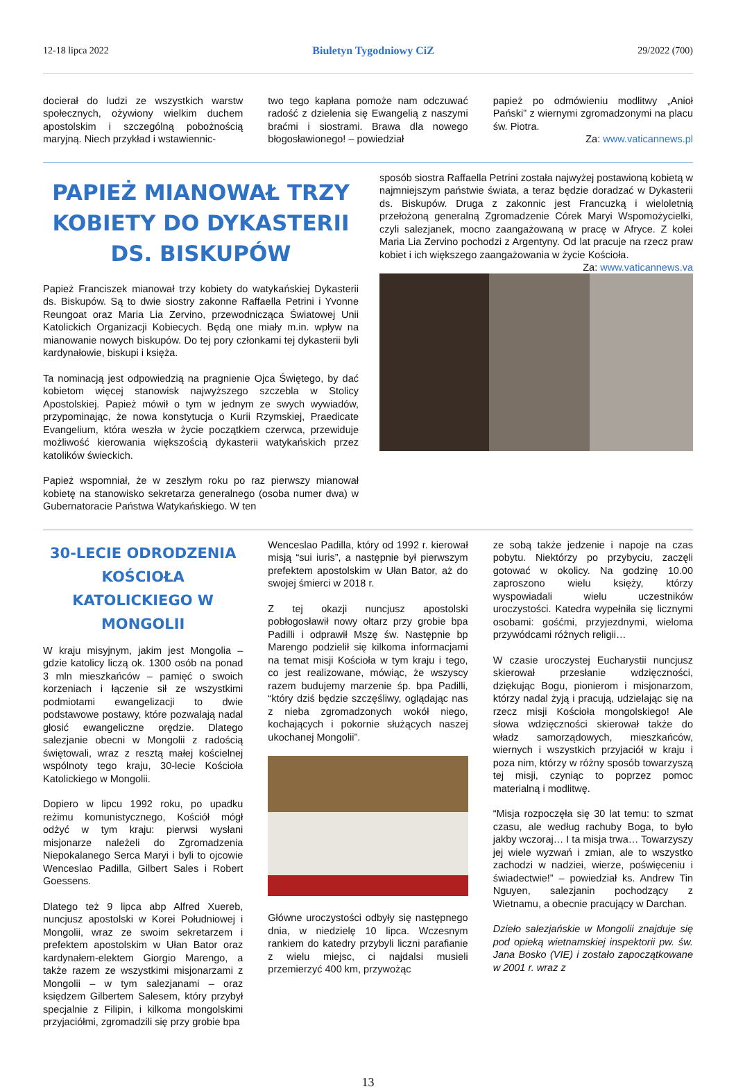12-18 lipca 2022 Biuletyn Tygodniowy CiZ 29/2022 (700)
docierał do ludzi ze wszystkich warstw społecznych, ożywiony wielkim duchem apostolskim i szczególną pobożnością maryjną. Niech przykład i wstawiennic-
two tego kapłana pomoże nam odczuwać radość z dzielenia się Ewangelią z naszymi braćmi i siostrami. Brawa dla nowego błogosławionego! – powiedział
papież po odmówieniu modlitwy „Anioł Pański” z wiernymi zgromadzonymi na placu św. Piotra.
Za: www.vaticannews.pl
PAPIEŻ MIANOWAŁ TRZY KOBIETY DO DYKASTERII DS. BISKUPÓW
Papież Franciszek mianował trzy kobiety do watykańskiej Dykasterii ds. Biskupów. Są to dwie siostry zakonne Raffaella Petrini i Yvonne Reungoat oraz Maria Lia Zervino, przewodnicząca Światowej Unii Katolickich Organizacji Kobiecych. Będą one miały m.in. wpływ na mianowanie nowych biskupów. Do tej pory członkami tej dykasterii byli kardynałowie, biskupi i księża.
Ta nominacją jest odpowiedzią na pragnienie Ojca Świętego, by dać kobietom więcej stanowisk najwyższego szczebla w Stolicy Apostolskiej. Papież mówił o tym w jednym ze swych wywiadów, przypominając, że nowa konstytucja o Kurii Rzymskiej, Praedicate Evangelium, która weszła w życie początkiem czerwca, przewiduje możliwość kierowania większością dykasterii watykańskich przez katolików świeckich.
Papież wspomniał, że w zeszłym roku po raz pierwszy mianował kobietę na stanowisko sekretarza generalnego (osoba numer dwa) w Gubernatoracie Państwa Watykańskiego. W ten
sposób siostra Raffaella Petrini została najwyżej postawioną kobietą w najmniejszym państwie świata, a teraz będzie doradzać w Dykasterii ds. Biskupów. Druga z zakonnic jest Francuzką i wieloletnią przełożoną generalną Zgromadzenie Córek Maryi Wspomożycielki, czyli salezjanek, mocno zaangażowaną w pracę w Afryce. Z kolei Maria Lia Zervino pochodzi z Argentyny. Od lat pracuje na rzecz praw kobiet i ich większego zaangażowania w życie Kościoła. Za: www.vaticannews.va
30-LECIE ODRODZENIA KOŚCIOŁA KATOLICKIEGO W MONGOLII
W kraju misyjnym, jakim jest Mongolia – gdzie katolicy liczą ok. 1300 osób na ponad 3 mln mieszkańców – pamięć o swoich korzeniach i łączenie sił ze wszystkimi podmiotami ewangelizacji to dwie podstawowe postawy, które pozwalają nadal głosić ewangeliczne orędzie. Dlatego salezjanie obecni w Mongolii z radością świętowali, wraz z resztą małej kościelnej wspólnoty tego kraju, 30-lecie Kościoła Katolickiego w Mongolii.
Dopiero w lipcu 1992 roku, po upadku reżimu komunistycznego, Kościół mógł odżyć w tym kraju: pierwsi wysłani misjonarze należeli do Zgromadzenia Niepokalanego Serca Maryi i byli to ojcowie Wenceslao Padilla, Gilbert Sales i Robert Goessens.
Dlatego też 9 lipca abp Alfred Xuereb, nuncjusz apostolski w Korei Południowej i Mongolii, wraz ze swoim sekretarzem i prefektem apostolskim w Ułan Bator oraz kardynałem-elektem Giorgio Marengo, a także razem ze wszystkimi misjonarzami z Mongolii – w tym salezjanami – oraz księdzem Gilbertem Salesem, który przybył specjalnie z Filipin, i kilkoma mongolskimi przyjaciółmi, zgromadzili się przy grobie bpa
Wenceslao Padilla, który od 1992 r. kierował misją “sui iuris”, a następnie był pierwszym prefektem apostolskim w Ułan Bator, aż do swojej śmierci w 2018 r.
Z tej okazji nuncjusz apostolski pobłogosławił nowy ołtarz przy grobie bpa Padilli i odprawił Mszę św. Następnie bp Marengo podzielił się kilkoma informacjami na temat misji Kościoła w tym kraju i tego, co jest realizowane, mówiąc, że wszyscy razem budujemy marzenie śp. bpa Padilli, “który dziś będzie szczęśliwy, oglądając nas z nieba zgromadzonych wokół niego, kochających i pokornie służących naszej ukochanej Mongolii”.
Główne uroczystości odbyły się następnego dnia, w niedzielę 10 lipca. Wczesnym rankiem do katedry przybyli liczni parafianie z wielu miejsc, ci najdalsi musieli przemierzyć 400 km, przywożąc
ze sobą także jedzenie i napoje na czas pobytu. Niektórzy po przybyciu, zaczęli gotować w okolicy. Na godzinę 10.00 zaproszono wielu księży, którzy wyspowiadali wielu uczestników uroczystości. Katedra wypełniła się licznymi osobami: gośćmi, przyjezdnymi, wieloma przywódcami różnych religii…
W czasie uroczystej Eucharystii nuncjusz skierował przesłanie wdzięczności, dziękując Bogu, pionierom i misjonarzom, którzy nadal żyją i pracują, udzielając się na rzecz misji Kościoła mongolskiego! Ale słowa wdzięczności skierował także do władz samorządowych, mieszkańców, wiernych i wszystkich przyjaciół w kraju i poza nim, którzy w różny sposób towarzyszą tej misji, czyniąc to poprzez pomoc materialną i modlitwę.
“Misja rozpoczęła się 30 lat temu: to szmat czasu, ale według rachuby Boga, to było jakby wczoraj… I ta misja trwa… Towarzyszy jej wiele wyzwań i zmian, ale to wszystko zachodzi w nadziei, wierze, poświęceniu i świadectwie!” – powiedział ks. Andrew Tin Nguyen, salezjanin pochodzący z Wietnamu, a obecnie pracujący w Darchan.
Dzieło salezjańskie w Mongolii znajduje się pod opieką wietnamskiej inspektorii pw. św. Jana Bosko (VIE) i zostało zapoczątkowane w 2001 r. wraz z
13